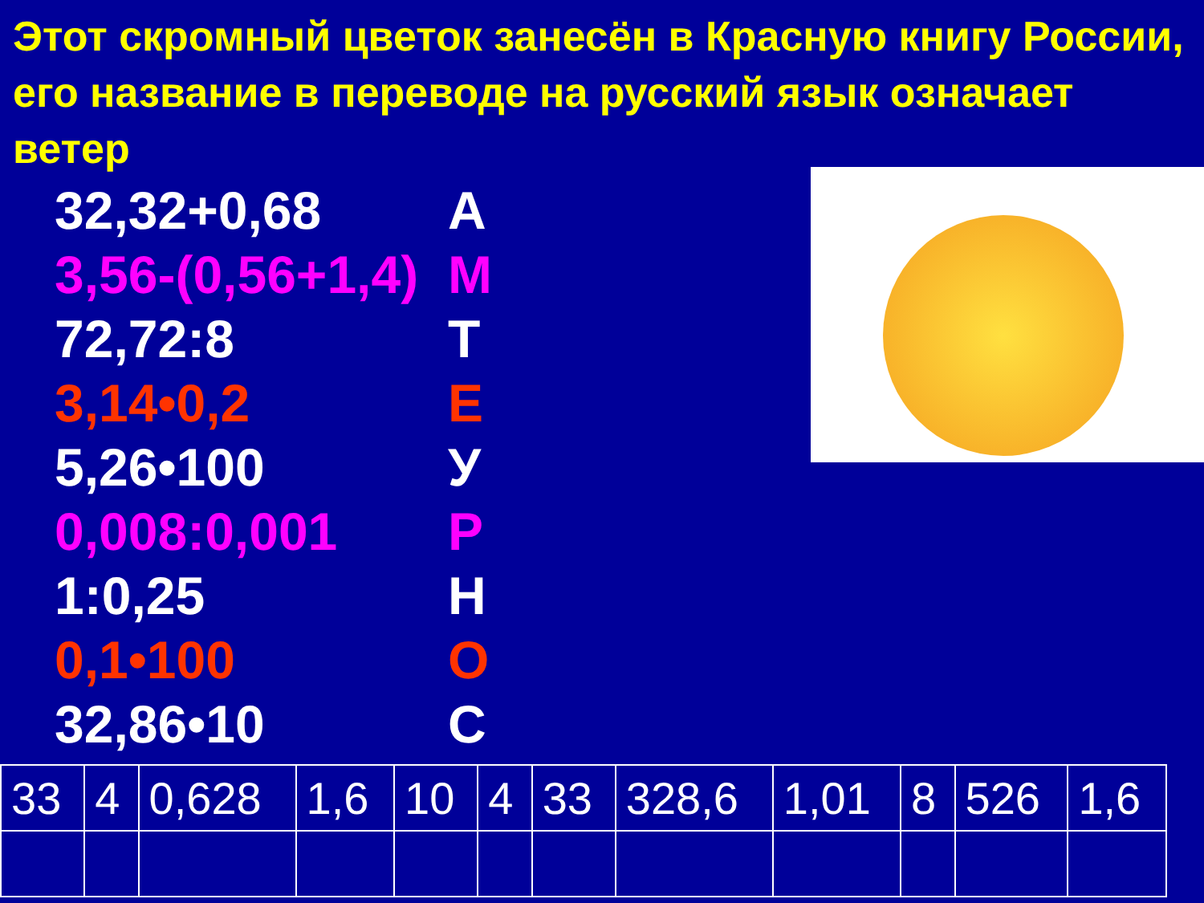Этот скромный цветок занесён в Красную книгу России, его название в переводе на русский язык означает ветер
32,32+0,68 А
3,56-(0,56+1,4) М
72,72:8 Т
3,14•0,2 Е
5,26•100 У
0,008:0,001 Р
1:0,25 Н
0,1•100 О
32,86•10 С
| 33 | 4 | 0,628 | 1,6 | 10 | 4 | 33 | 328,6 | 1,01 | 8 | 526 | 1,6 |